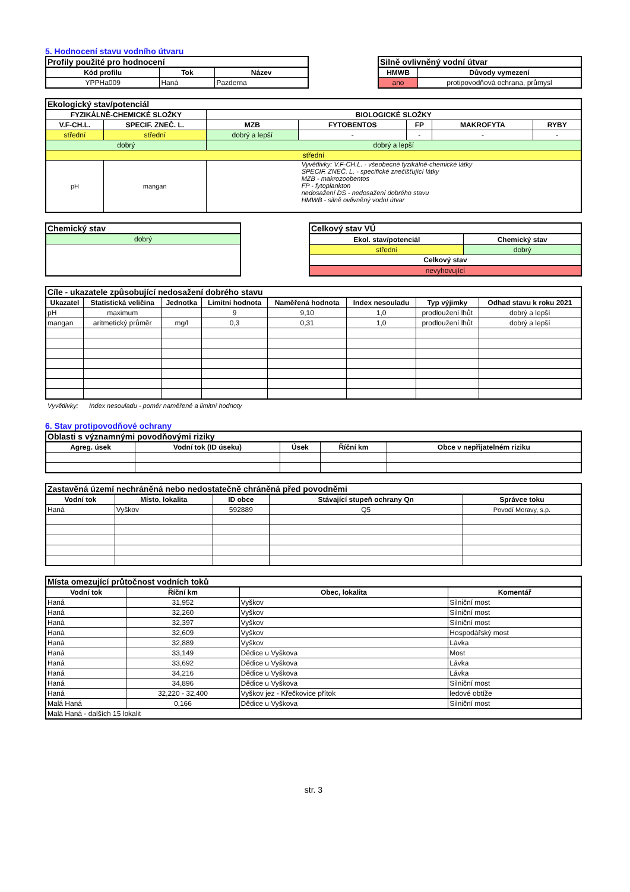5. Hodnocení stavu vodního útvaru
| Profily použité pro hodnocení | | |
| Kód profilu | Tok | Název |
| YPPHa009 | Haná | Pazderna |
| Silně ovlivněný vodní útvar | |
| HMWB | Důvody vymezení |
| ano | protipovodňová ochrana, průmysl |
| Ekologický stav/potenciál | | | | | | |
| FYZIKÁLNĚ-CHEMICKÉ SLOŽKY | | BIOLOGICKÉ SLOŽKY | | | | |
| V.F-CH.L. | SPECIF. ZNEČ. L. | MZB | FYTOBENTOS | FP | MAKROFYTA | RYBY |
| střední | střední | dobrý a lepší | - | - | - | - |
| dobrý | | dobrý a lepší | | | | |
| střední | | | | | | |
| pH | mangan | Vyvětlivky: V.F-CH.L. - všeobecné fyzikálně-chemické látky SPECIF. ZNEČ. L. - specifické znečišťující látky MZB - makrozoobentos FP - fytoplankton nedosažení DS - nedosažení dobrého stavu HMWB - silně ovlivněný vodní útvar | | | | |
| Chemický stav |
| dobrý |
| Celkový stav VÚ | |
| Ekol. stav/potenciál | Chemický stav |
| střední | dobrý |
| Celkový stav | |
| nevyhovující | |
| Cíle - ukazatele způsobující nedosažení dobrého stavu | | | | | | | |
| Ukazatel | Statistická veličina | Jednotka | Limitní hodnota | Naměřená hodnota | Index nesouladu | Typ výjimky | Odhad stavu k roku 2021 |
| pH | maximum | | 9 | 9,10 | 1,0 | prodloužení lhůt | dobrý a lepší |
| mangan | aritmetický průměr | mg/l | 0,3 | 0,31 | 1,0 | prodloužení lhůt | dobrý a lepší |
Vyvětlivky: Index nesouladu - poměr naměřené a limitní hodnoty
6. Stav protipovodňové ochrany
| Oblasti s významnými povodňovými riziky | | | | |
| Agreg. úsek | Vodní tok (ID úseku) | Úsek | Říční km | Obce v nepřijatelném riziku |
| Zastavěná území nechráněná nebo nedostatečně chráněná před povodněmi | | | | |
| Vodní tok | Místo, lokalita | ID obce | Stávající stupeň ochrany Qn | Správce toku |
| Haná | Vyškov | 592889 | Q5 | Povodí Moravy, s.p. |
| Místa omezující průtočnost vodních toků | | | |
| Vodní tok | Říční km | Obec, lokalita | Komentář |
| Haná | 31,952 | Vyškov | Silniční most |
| Haná | 32,260 | Vyškov | Silniční most |
| Haná | 32,397 | Vyškov | Silniční most |
| Haná | 32,609 | Vyškov | Hospodářský most |
| Haná | 32,889 | Vyškov | Lávka |
| Haná | 33,149 | Dědice u Vyškova | Most |
| Haná | 33,692 | Dědice u Vyškova | Lávka |
| Haná | 34,216 | Dědice u Vyškova | Lávka |
| Haná | 34,896 | Dědice u Vyškova | Silniční most |
| Haná | 32,220 - 32,400 | Vyškov jez - Křečkovice přítok | ledové obtíže |
| Malá Haná | 0,166 | Dědice u Vyškova | Silniční most |
| Malá Haná - dalších 15 lokalit | | | |
str. 3